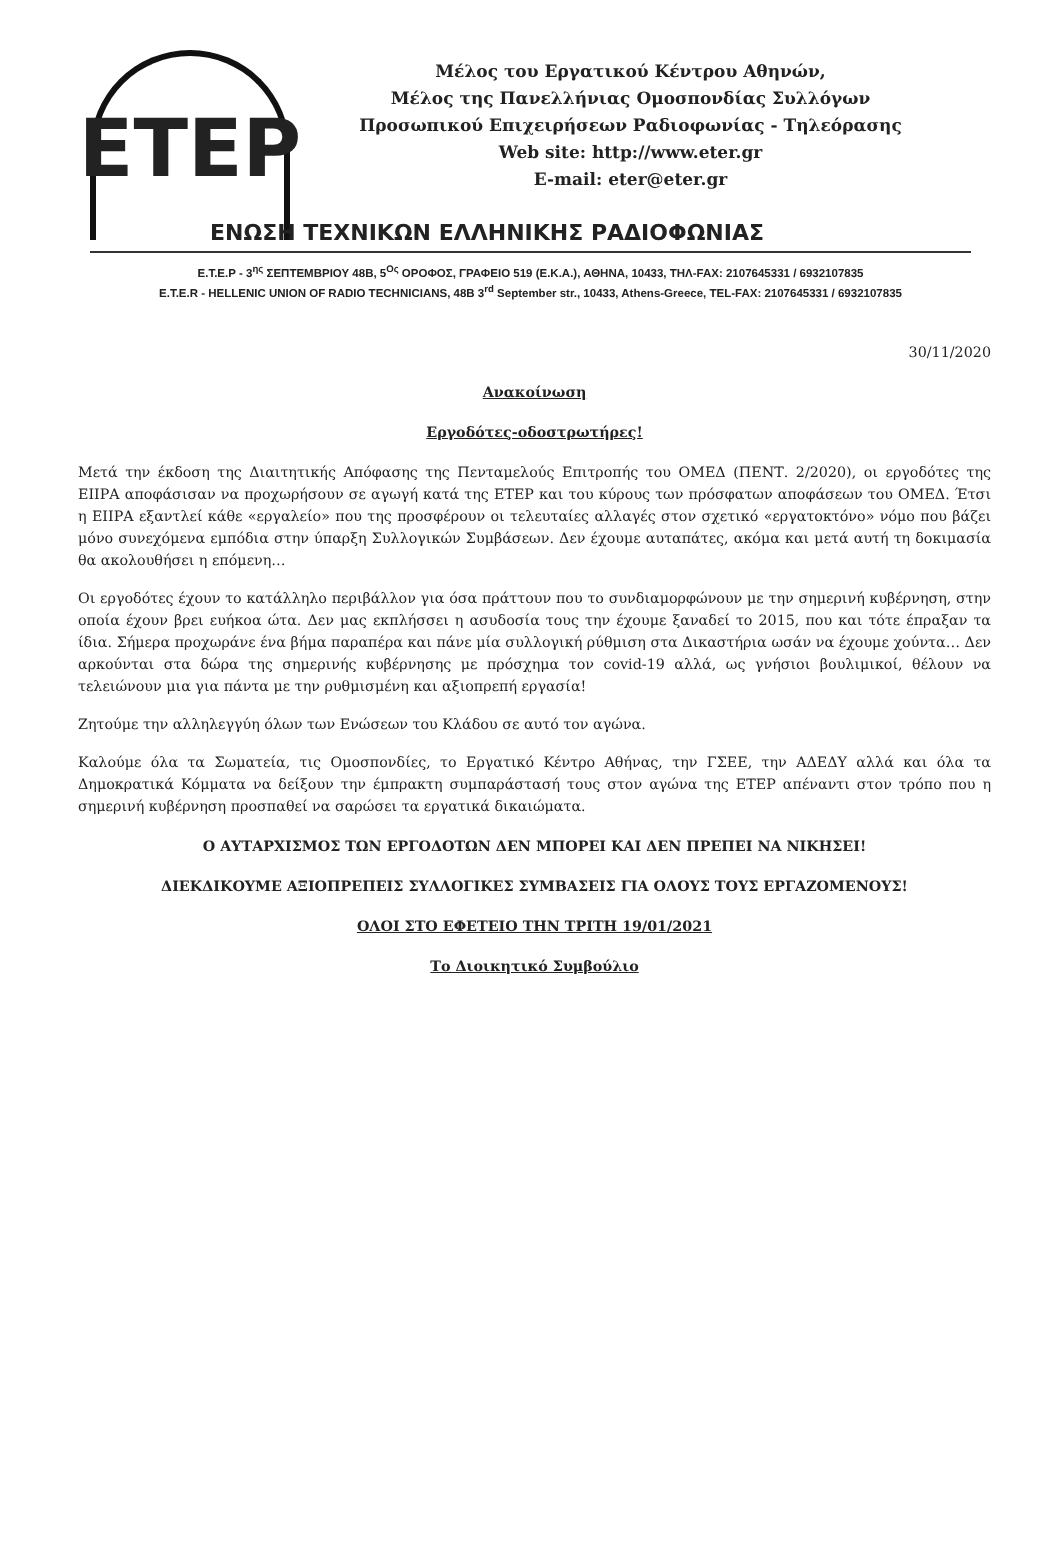ΕΤΕΡ
Μέλος του Εργατικού Κέντρου Αθηνών,
Μέλος της Πανελλήνιας Ομοσπονδίας Συλλόγων
Προσωπικού Επιχειρήσεων Ραδιοφωνίας - Τηλεόρασης
Web site: http://www.eter.gr
E-mail: eter@eter.gr
ΕΝΩΣΗ ΤΕΧΝΙΚΩΝ ΕΛΛΗΝΙΚΗΣ ΡΑΔΙΟΦΩΝΙΑΣ
Ε.Τ.Ε.Ρ - 3<sup>ης</sup> ΣΕΠΤΕΜΒΡΙΟΥ 48Β, 5<sup>Ος</sup> ΟΡΟΦΟΣ, ΓΡΑΦΕΙΟ 519 (Ε.Κ.Α.), ΑΘΗΝΑ, 10433, ΤΗΛ-FAX: 2107645331 / 6932107835
E.T.E.R - HELLENIC UNION OF RADIO TECHNICIANS, 48B 3<sup>rd</sup> September str., 10433, Athens-Greece, TEL-FAX: 2107645331 / 6932107835
30/11/2020
Ανακοίνωση
Εργοδότες-οδοστρωτήρες!
Μετά την έκδοση της Διαιτητικής Απόφασης της Πενταμελούς Επιτροπής του ΟΜΕΔ (ΠΕΝΤ. 2/2020), οι εργοδότες της ΕΙΙΡΑ αποφάσισαν να προχωρήσουν σε αγωγή κατά της ΕΤΕΡ και του κύρους των πρόσφατων αποφάσεων του ΟΜΕΔ. Έτσι η ΕΙΙΡΑ εξαντλεί κάθε «εργαλείο» που της προσφέρουν οι τελευταίες αλλαγές στον σχετικό «εργατοκτόνο» νόμο που βάζει μόνο συνεχόμενα εμπόδια στην ύπαρξη Συλλογικών Συμβάσεων. Δεν έχουμε αυταπάτες, ακόμα και μετά αυτή τη δοκιμασία θα ακολουθήσει η επόμενη…
Οι εργοδότες έχουν το κατάλληλο περιβάλλον για όσα πράττουν που το συνδιαμορφώνουν με την σημερινή κυβέρνηση, στην οποία έχουν βρει ευήκοα ώτα. Δεν μας εκπλήσσει η ασυδοσία τους την έχουμε ξαναδεί το 2015, που και τότε έπραξαν τα ίδια. Σήμερα προχωράνε ένα βήμα παραπέρα και πάνε μία συλλογική ρύθμιση στα Δικαστήρια ωσάν να έχουμε χούντα… Δεν αρκούνται στα δώρα της σημερινής κυβέρνησης με πρόσχημα τον covid-19 αλλά, ως γνήσιοι βουλιμικοί, θέλουν να τελειώνουν μια για πάντα με την ρυθμισμένη και αξιοπρεπή εργασία!
Ζητούμε την αλληλεγγύη όλων των Ενώσεων του Κλάδου σε αυτό τον αγώνα.
Καλούμε όλα τα Σωματεία, τις Ομοσπονδίες, το Εργατικό Κέντρο Αθήνας, την ΓΣΕΕ, την ΑΔΕΔΥ αλλά και όλα τα Δημοκρατικά Κόμματα να δείξουν την έμπρακτη συμπαράστασή τους στον αγώνα της ΕΤΕΡ απέναντι στον τρόπο που η σημερινή κυβέρνηση προσπαθεί να σαρώσει τα εργατικά δικαιώματα.
Ο ΑΥΤΑΡΧΙΣΜΟΣ ΤΩΝ ΕΡΓΟΔΟΤΩΝ ΔΕΝ ΜΠΟΡΕΙ ΚΑΙ ΔΕΝ ΠΡΕΠΕΙ ΝΑ ΝΙΚΗΣΕΙ!
ΔΙΕΚΔΙΚΟΥΜΕ ΑΞΙΟΠΡΕΠΕΙΣ ΣΥΛΛΟΓΙΚΕΣ ΣΥΜΒΑΣΕΙΣ ΓΙΑ ΟΛΟΥΣ ΤΟΥΣ ΕΡΓΑΖΟΜΕΝΟΥΣ!
ΟΛΟΙ ΣΤΟ ΕΦΕΤΕΙΟ ΤΗΝ ΤΡΙΤΗ 19/01/2021
Το Διοικητικό Συμβούλιο